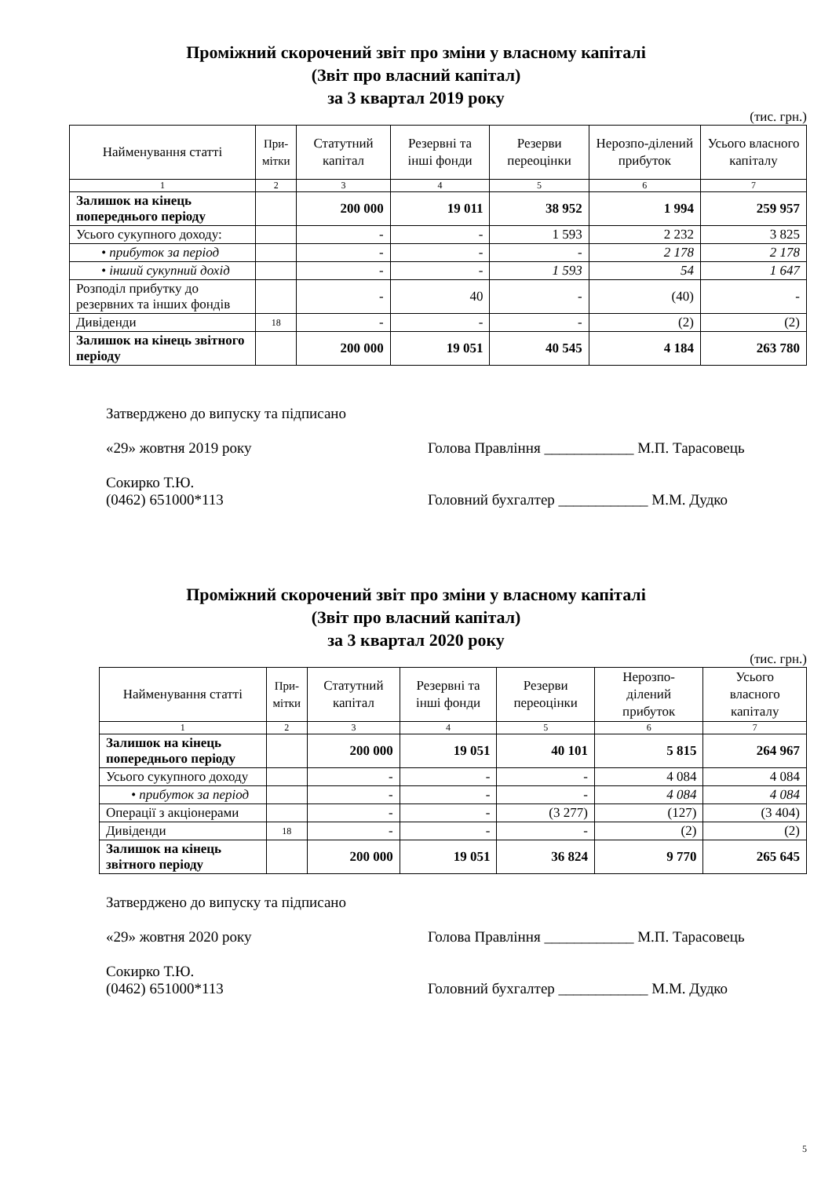Проміжний скорочений звіт про зміни у власному капіталі
(Звіт про власний капітал)
за 3 квартал 2019 року
(тис. грн.)
| Найменування статті | При- мітки | Статутний капітал | Резервні та інші фонди | Резерви переоцінки | Нерозпо-ділений прибуток | Усього власного капіталу |
| --- | --- | --- | --- | --- | --- | --- |
| 1 | 2 | 3 | 4 | 5 | 6 | 7 |
| Залишок на кінець попереднього періоду | | 200 000 | 19 011 | 38 952 | 1 994 | 259 957 |
| Усього сукупного доходу: | | - | - | 1 593 | 2 232 | 3 825 |
| • прибуток за період | | - | - | - | 2 178 | 2 178 |
| • інший сукупний дохід | | - | - | 1 593 | 54 | 1 647 |
| Розподіл прибутку до резервних та інших фондів | | - | 40 | - | (40) | - |
| Дивіденди | 18 | - | - | - | (2) | (2) |
| Залишок на кінець звітного періоду | | 200 000 | 19 051 | 40 545 | 4 184 | 263 780 |
Затверджено до випуску та підписано
«29» жовтня 2019 року
Сокирко Т.Ю.
(0462) 651000*113
Голова Правління ____________ М.П. Тарасовець
Головний бухгалтер ____________ М.М. Дудко
Проміжний скорочений звіт про зміни у власному капіталі
(Звіт про власний капітал)
за 3 квартал 2020 року
(тис. грн.)
| Найменування статті | При- мітки | Статутний капітал | Резервні та інші фонди | Резерви переоцінки | Нерозпо-ділений прибуток | Усього власного капіталу |
| --- | --- | --- | --- | --- | --- | --- |
| 1 | 2 | 3 | 4 | 5 | 6 | 7 |
| Залишок на кінець попереднього періоду | | 200 000 | 19 051 | 40 101 | 5 815 | 264 967 |
| Усього сукупного доходу | | - | - | - | 4 084 | 4 084 |
| • прибуток за період | | - | - | - | 4 084 | 4 084 |
| Операції з акціонерами | | - | - | (3 277) | (127) | (3 404) |
| Дивіденди | 18 | - | - | - | (2) | (2) |
| Залишок на кінець звітного періоду | | 200 000 | 19 051 | 36 824 | 9 770 | 265 645 |
Затверджено до випуску та підписано
«29» жовтня 2020 року
Сокирко Т.Ю.
(0462) 651000*113
Голова Правління ____________ М.П. Тарасовець
Головний бухгалтер ____________ М.М. Дудко
5